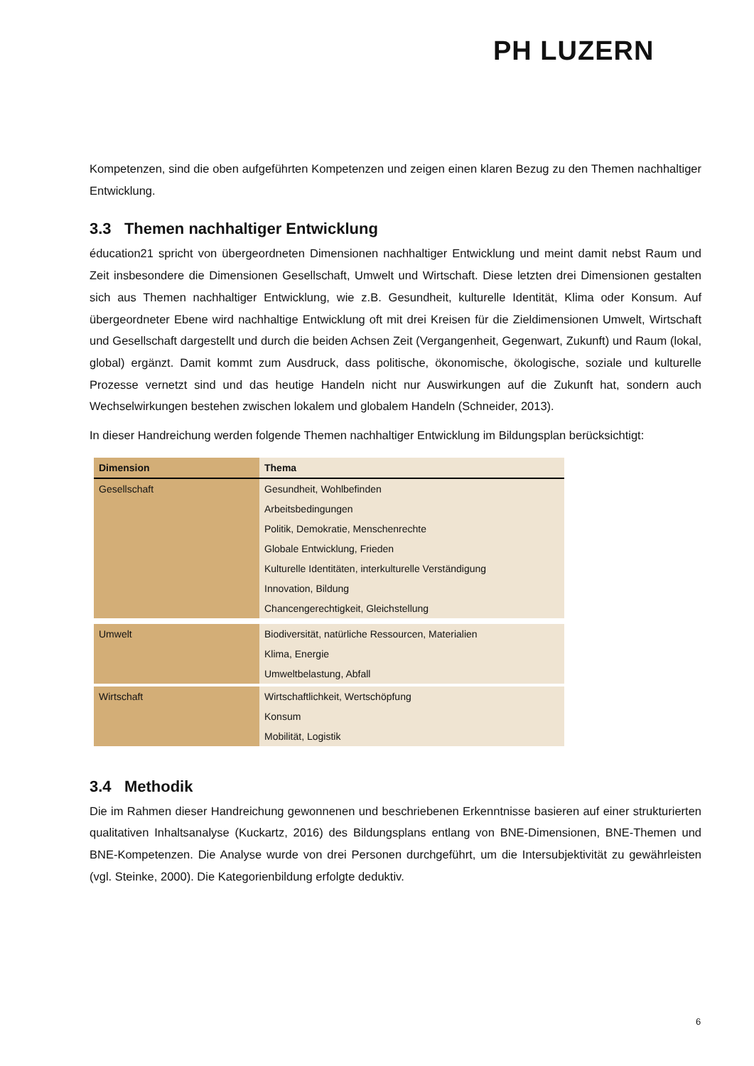PH LUZERN
Kompetenzen, sind die oben aufgeführten Kompetenzen und zeigen einen klaren Bezug zu den Themen nachhaltiger Entwicklung.
3.3 Themen nachhaltiger Entwicklung
éducation21 spricht von übergeordneten Dimensionen nachhaltiger Entwicklung und meint damit nebst Raum und Zeit insbesondere die Dimensionen Gesellschaft, Umwelt und Wirtschaft. Diese letzten drei Dimensionen gestalten sich aus Themen nachhaltiger Entwicklung, wie z.B. Gesundheit, kulturelle Identität, Klima oder Konsum. Auf übergeordneter Ebene wird nachhaltige Entwicklung oft mit drei Kreisen für die Zieldimensionen Umwelt, Wirtschaft und Gesellschaft dargestellt und durch die beiden Achsen Zeit (Vergangenheit, Gegenwart, Zukunft) und Raum (lokal, global) ergänzt. Damit kommt zum Ausdruck, dass politische, ökonomische, ökologische, soziale und kulturelle Prozesse vernetzt sind und das heutige Handeln nicht nur Auswirkungen auf die Zukunft hat, sondern auch Wechselwirkungen bestehen zwischen lokalem und globalem Handeln (Schneider, 2013).
In dieser Handreichung werden folgende Themen nachhaltiger Entwicklung im Bildungsplan berücksichtigt:
| Dimension | Thema |
| --- | --- |
| Gesellschaft | Gesundheit, Wohlbefinden |
| | Arbeitsbedingungen |
| | Politik, Demokratie, Menschenrechte |
| | Globale Entwicklung, Frieden |
| | Kulturelle Identitäten, interkulturelle Verständigung |
| | Innovation, Bildung |
| | Chancengerechtigkeit, Gleichstellung |
| Umwelt | Biodiversität, natürliche Ressourcen, Materialien |
| | Klima, Energie |
| | Umweltbelastung, Abfall |
| Wirtschaft | Wirtschaftlichkeit, Wertschöpfung |
| | Konsum |
| | Mobilität, Logistik |
3.4 Methodik
Die im Rahmen dieser Handreichung gewonnenen und beschriebenen Erkenntnisse basieren auf einer strukturierten qualitativen Inhaltsanalyse (Kuckartz, 2016) des Bildungsplans entlang von BNE-Dimensionen, BNE-Themen und BNE-Kompetenzen. Die Analyse wurde von drei Personen durchgeführt, um die Intersubjektivität zu gewährleisten (vgl. Steinke, 2000). Die Kategorienbildung erfolgte deduktiv.
6